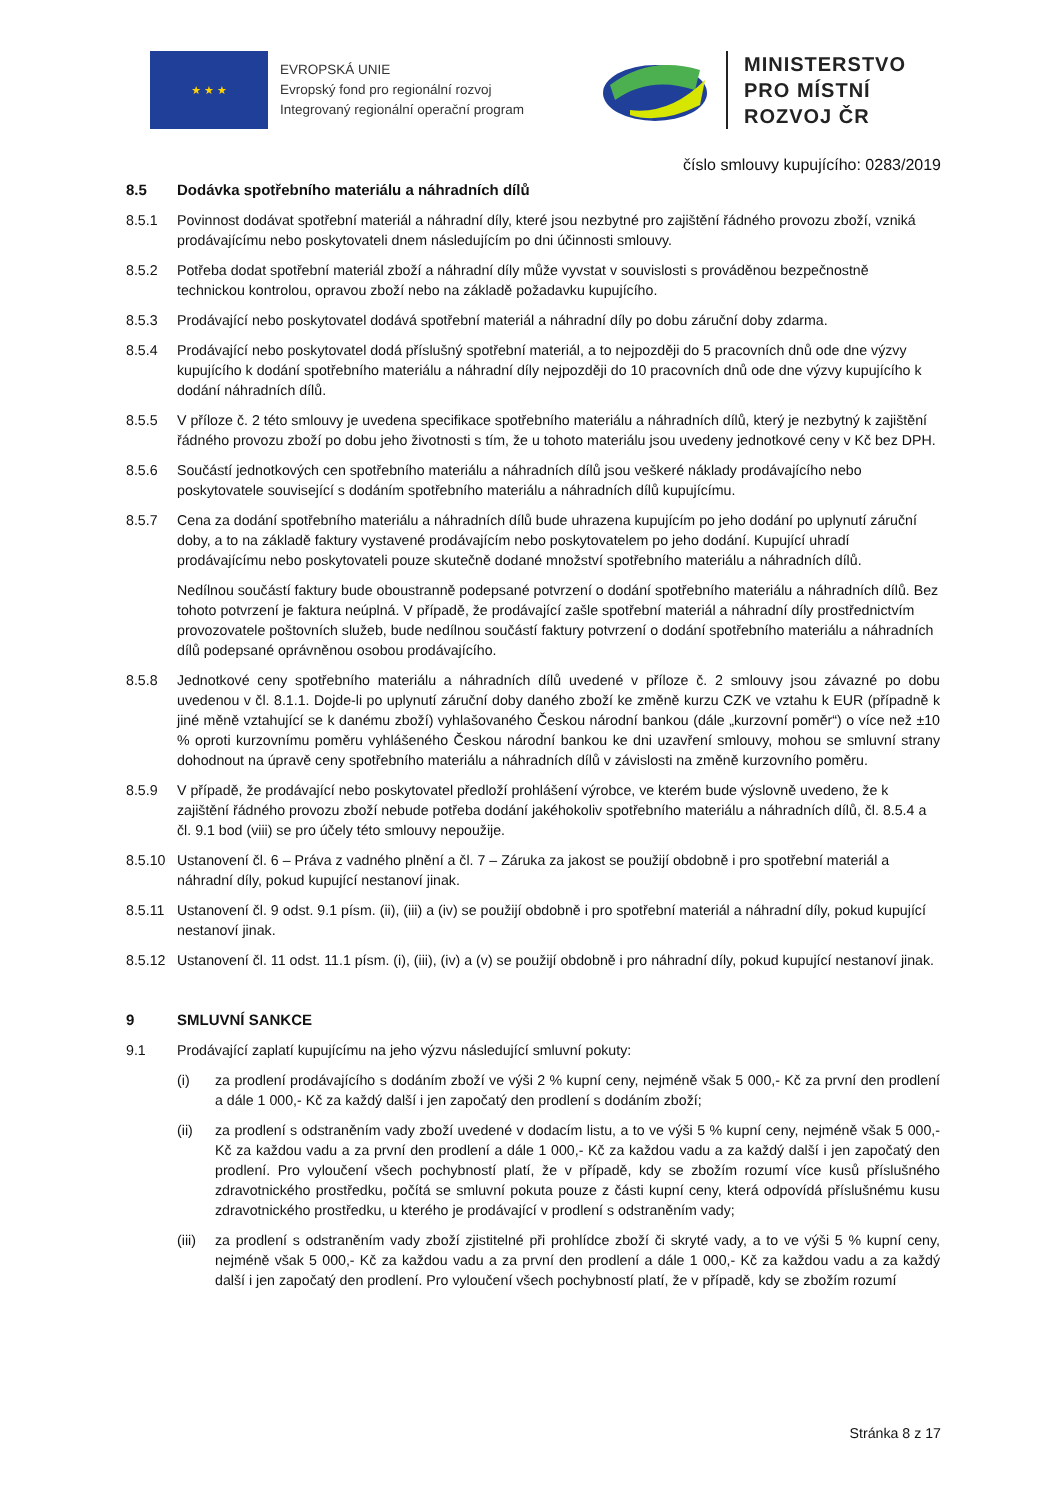★ ★ ★
EVROPSKÁ UNIE
Evropský fond pro regionální rozvoj
Integrovaný regionální operační program
MINISTERSTVO
PRO MÍSTNÍ
ROZVOJ ČR
číslo smlouvy kupujícího: 0283/2019
8.5 Dodávka spotřebního materiálu a náhradních dílů
8.5.1 Povinnost dodávat spotřební materiál a náhradní díly, které jsou nezbytné pro zajištění řádného provozu zboží, vzniká prodávajícímu nebo poskytovateli dnem následujícím po dni účinnosti smlouvy.
8.5.2 Potřeba dodat spotřební materiál zboží a náhradní díly může vyvstat v souvislosti s prováděnou bezpečnostně technickou kontrolou, opravou zboží nebo na základě požadavku kupujícího.
8.5.3 Prodávající nebo poskytovatel dodává spotřební materiál a náhradní díly po dobu záruční doby zdarma.
8.5.4 Prodávající nebo poskytovatel dodá příslušný spotřební materiál, a to nejpozději do 5 pracovních dnů ode dne výzvy kupujícího k dodání spotřebního materiálu a náhradní díly nejpozději do 10 pracovních dnů ode dne výzvy kupujícího k dodání náhradních dílů.
8.5.5 V příloze č. 2 této smlouvy je uvedena specifikace spotřebního materiálu a náhradních dílů, který je nezbytný k zajištění řádného provozu zboží po dobu jeho životnosti s tím, že u tohoto materiálu jsou uvedeny jednotkové ceny v Kč bez DPH.
8.5.6 Součástí jednotkových cen spotřebního materiálu a náhradních dílů jsou veškeré náklady prodávajícího nebo poskytovatele související s dodáním spotřebního materiálu a náhradních dílů kupujícímu.
8.5.7 Cena za dodání spotřebního materiálu a náhradních dílů bude uhrazena kupujícím po jeho dodání po uplynutí záruční doby, a to na základě faktury vystavené prodávajícím nebo poskytovatelem po jeho dodání. Kupující uhradí prodávajícímu nebo poskytovateli pouze skutečně dodané množství spotřebního materiálu a náhradních dílů.
Nedílnou součástí faktury bude oboustranně podepsané potvrzení o dodání spotřebního materiálu a náhradních dílů. Bez tohoto potvrzení je faktura neúplná. V případě, že prodávající zašle spotřební materiál a náhradní díly prostřednictvím provozovatele poštovních služeb, bude nedílnou součástí faktury potvrzení o dodání spotřebního materiálu a náhradních dílů podepsané oprávněnou osobou prodávajícího.
8.5.8 Jednotkové ceny spotřebního materiálu a náhradních dílů uvedené v příloze č. 2 smlouvy jsou závazné po dobu uvedenou v čl. 8.1.1. Dojde-li po uplynutí záruční doby daného zboží ke změně kurzu CZK ve vztahu k EUR (případně k jiné měně vztahující se k danému zboží) vyhlašovaného Českou národní bankou (dále „kurzovní poměr“) o více než ±10 % oproti kurzovnímu poměru vyhlášeného Českou národní bankou ke dni uzavření smlouvy, mohou se smluvní strany dohodnout na úpravě ceny spotřebního materiálu a náhradních dílů v závislosti na změně kurzovního poměru.
8.5.9 V případě, že prodávající nebo poskytovatel předloží prohlášení výrobce, ve kterém bude výslovně uvedeno, že k zajištění řádného provozu zboží nebude potřeba dodání jakéhokoliv spotřebního materiálu a náhradních dílů, čl. 8.5.4 a čl. 9.1 bod (viii) se pro účely této smlouvy nepoužije.
8.5.10 Ustanovení čl. 6 – Práva z vadného plnění a čl. 7 – Záruka za jakost se použijí obdobně i pro spotřební materiál a náhradní díly, pokud kupující nestanoví jinak.
8.5.11 Ustanovení čl. 9 odst. 9.1 písm. (ii), (iii) a (iv) se použijí obdobně i pro spotřební materiál a náhradní díly, pokud kupující nestanoví jinak.
8.5.12 Ustanovení čl. 11 odst. 11.1 písm. (i), (iii), (iv) a (v) se použijí obdobně i pro náhradní díly, pokud kupující nestanoví jinak.
9 SMLUVNÍ SANKCE
9.1 Prodávající zaplatí kupujícímu na jeho výzvu následující smluvní pokuty:
(i) za prodlení prodávajícího s dodáním zboží ve výši 2 % kupní ceny, nejméně však 5 000,- Kč za první den prodlení a dále 1 000,- Kč za každý další i jen započatý den prodlení s dodáním zboží;
(ii) za prodlení s odstraněním vady zboží uvedené v dodacím listu, a to ve výši 5 % kupní ceny, nejméně však 5 000,- Kč za každou vadu a za první den prodlení a dále 1 000,- Kč za každou vadu a za každý další i jen započatý den prodlení. Pro vyloučení všech pochybností platí, že v případě, kdy se zbožím rozumí více kusů příslušného zdravotnického prostředku, počítá se smluvní pokuta pouze z části kupní ceny, která odpovídá příslušnému kusu zdravotnického prostředku, u kterého je prodávající v prodlení s odstraněním vady;
(iii) za prodlení s odstraněním vady zboží zjistitelné při prohlídce zboží či skryté vady, a to ve výši 5 % kupní ceny, nejméně však 5 000,- Kč za každou vadu a za první den prodlení a dále 1 000,- Kč za každou vadu a za každý další i jen započatý den prodlení. Pro vyloučení všech pochybností platí, že v případě, kdy se zbožím rozumí
Stránka 8 z 17